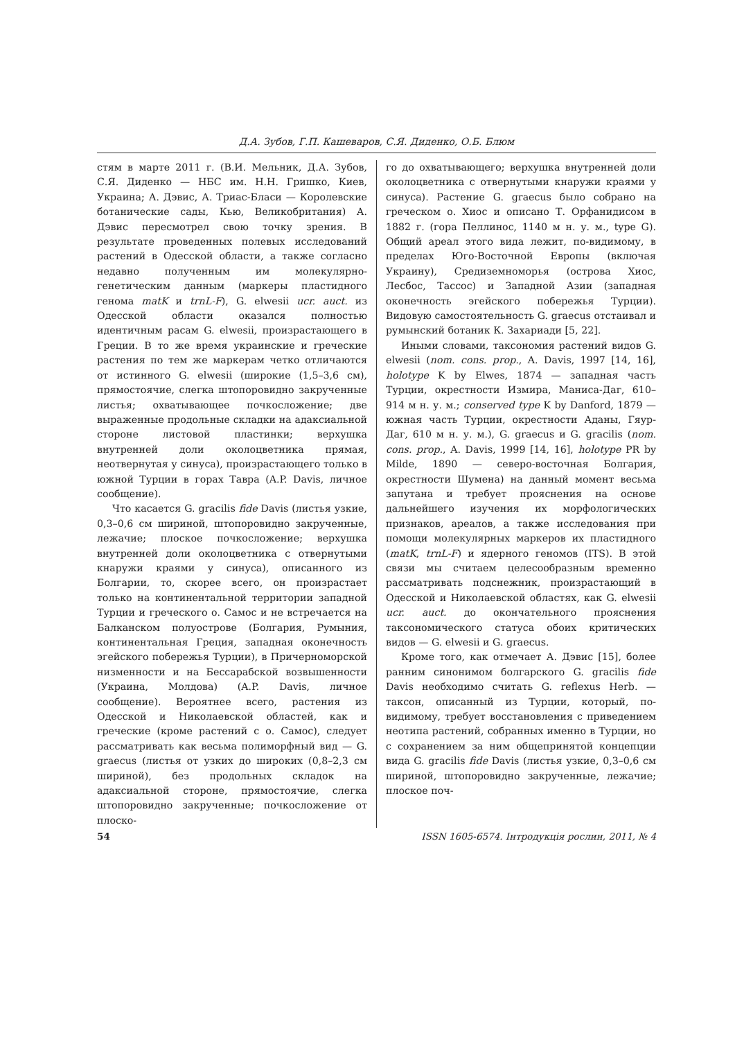Д.А. Зубов, Г.П. Кашеваров, С.Я. Диденко, О.Б. Блюм
стям в марте 2011 г. (В.И. Мельник, Д.А. Зубов, С.Я. Диденко — НБС им. Н.Н. Гришко, Киев, Украина; А. Дэвис, А. Триас-Бласи — Королевские ботанические сады, Кью, Великобритания) А. Дэвис пересмотрел свою точку зрения. В результате проведенных полевых исследований растений в Одесской области, а также согласно недавно полученным им молекулярно-генетическим данным (маркеры пластидного генома matK и trnL-F), G. elwesii ucr. auct. из Одесской области оказался полностью идентичным расам G. elwesii, произрастающего в Греции. В то же время украинские и греческие растения по тем же маркерам четко отличаются от истинного G. elwesii (широкие (1,5–3,6 см), прямостоячие, слегка штопоровидно закрученные листья; охватывающее почкосложение; две выраженные продольные складки на адаксиальной стороне листовой пластинки; верхушка внутренней доли околоцветника прямая, неотвернутая у синуса), произрастающего только в южной Турции в горах Тавра (A.P. Davis, личное сообщение).
Что касается G. gracilis fide Davis (листья узкие, 0,3–0,6 см шириной, штопоровидно закрученные, лежачие; плоское почкосложение; верхушка внутренней доли околоцветника с отвернутыми кнаружи краями у синуса), описанного из Болгарии, то, скорее всего, он произрастает только на континентальной территории западной Турции и греческого о. Самос и не встречается на Балканском полуострове (Болгария, Румыния, континентальная Греция, западная оконечность эгейского побережья Турции), в Причерноморской низменности и на Бессарабской возвышенности (Украина, Молдова) (A.P. Davis, личное сообщение). Вероятнее всего, растения из Одесской и Николаевской областей, как и греческие (кроме растений с о. Самос), следует рассматривать как весьма полиморфный вид — G. graecus (листья от узких до широких (0,8–2,3 см шириной), без продольных складок на адаксиальной стороне, прямостоячие, слегка штопоровидно закрученные; почкосложение от плоско-
го до охватывающего; верхушка внутренней доли околоцветника с отвернутыми кнаружи краями у синуса). Растение G. graecus было собрано на греческом о. Хиос и описано Т. Орфанидисом в 1882 г. (гора Пеллинос, 1140 м н. у. м., type G). Общий ареал этого вида лежит, по-видимому, в пределах Юго-Восточной Европы (включая Украину), Средиземноморья (острова Хиос, Лесбос, Тассос) и Западной Азии (западная оконечность эгейского побережья Турции). Видовую самостоятельность G. graecus отстаивал и румынский ботаник К. Захариади [5, 22].
Иными словами, таксономия растений видов G. elwesii (nom. cons. prop., A. Davis, 1997 [14, 16], holotype K by Elwes, 1874 — западная часть Турции, окрестности Измира, Маниса-Даг, 610–914 м н. у. м.; conserved type K by Danford, 1879 — южная часть Турции, окрестности Аданы, Гяур-Даг, 610 м н. у. м.), G. graecus и G. gracilis (nom. cons. prop., A. Davis, 1999 [14, 16], holotype PR by Milde, 1890 — северо-восточная Болгария, окрестности Шумена) на данный момент весьма запутана и требует прояснения на основе дальнейшего изучения их морфологических признаков, ареалов, а также исследования при помощи молекулярных маркеров их пластидного (matK, trnL-F) и ядерного геномов (ITS). В этой связи мы считаем целесообразным временно рассматривать подснежник, произрастающий в Одесской и Николаевской областях, как G. elwesii ucr. auct. до окончательного прояснения таксономического статуса обоих критических видов — G. elwesii и G. graecus.
Кроме того, как отмечает А. Дэвис [15], более ранним синонимом болгарского G. gracilis fide Davis необходимо считать G. reflexus Herb. — таксон, описанный из Турции, который, по-видимому, требует восстановления с приведением неотипа растений, собранных именно в Турции, но с сохранением за ним общепринятой концепции вида G. gracilis fide Davis (листья узкие, 0,3–0,6 см шириной, штопоровидно закрученные, лежачие; плоское поч-
54 ISSN 1605-6574. Інтродукція рослин, 2011, № 4